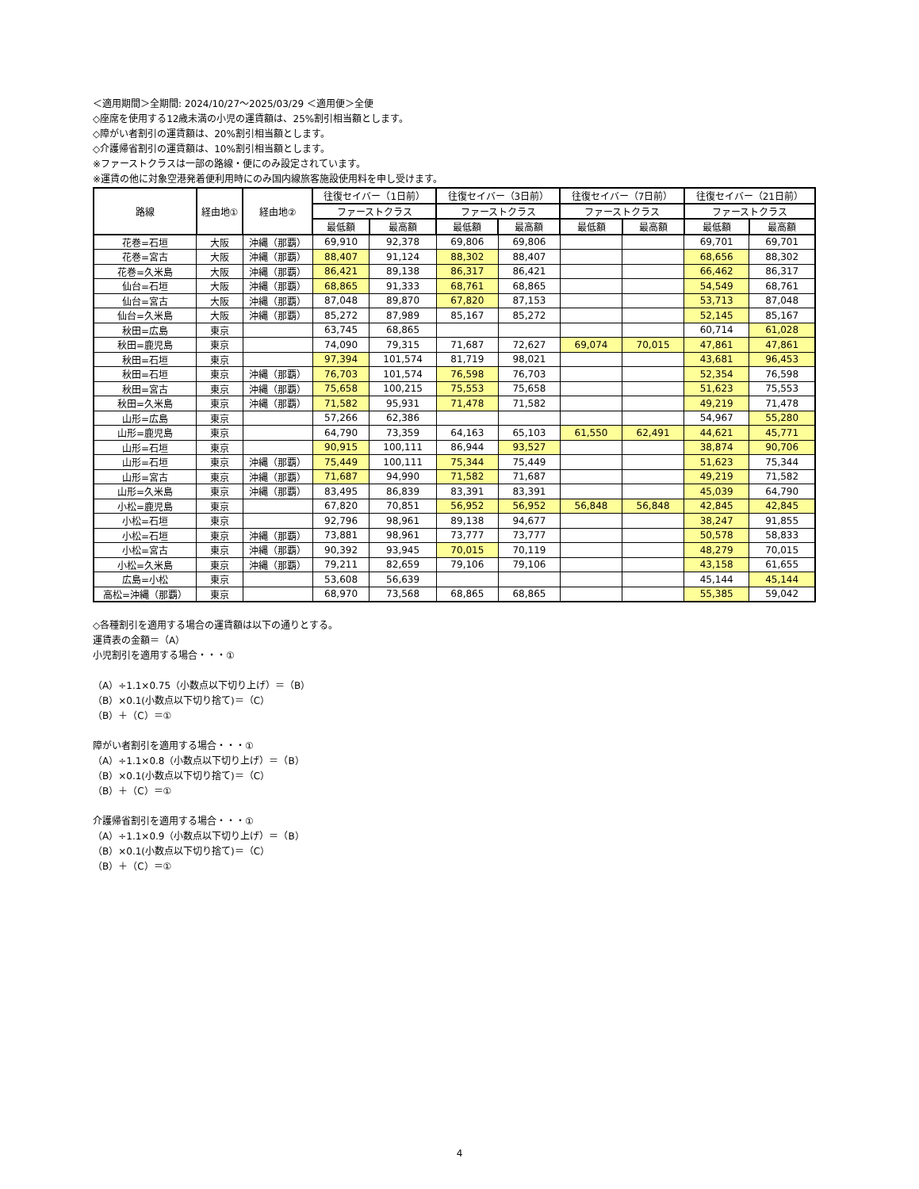＜適用期間＞全期間: 2024/10/27～2025/03/29 ＜適用便＞全便
◇座席を使用する12歳未満の小児の運賃額は、25%割引相当額とします。
◇障がい者割引の運賃額は、20%割引相当額とします。
◇介護帰省割引の運賃額は、10%割引相当額とします。
※ファーストクラスは一部の路線・便にのみ設定されています。
※運賃の他に対象空港発着便利用時にのみ国内線旅客施設使用料を申し受けます。
| 路線 | 経由地① | 経由地② | 往復セイバー（1日前） | | 往復セイバー（3日前） | | 往復セイバー（7日前） | | 往復セイバー（21日前） | |
| --- | --- | --- | --- | --- | --- | --- | --- | --- | --- | --- |
| | | | ファーストクラス | | ファーストクラス | | ファーストクラス | | ファーストクラス | |
| | | | 最低額 | 最高額 | 最低額 | 最高額 | 最低額 | 最高額 | 最低額 | 最高額 |
| 花巻=石垣 | 大阪 | 沖縄（那覇） | 69,910 | 92,378 | 69,806 | 69,806 | | | 69,701 | 69,701 |
| 花巻=宮古 | 大阪 | 沖縄（那覇） | 88,407 | 91,124 | 88,302 | 88,407 | | | 68,656 | 88,302 |
| 花巻=久米島 | 大阪 | 沖縄（那覇） | 86,421 | 89,138 | 86,317 | 86,421 | | | 66,462 | 86,317 |
| 仙台=石垣 | 大阪 | 沖縄（那覇） | 68,865 | 91,333 | 68,761 | 68,865 | | | 54,549 | 68,761 |
| 仙台=宮古 | 大阪 | 沖縄（那覇） | 87,048 | 89,870 | 67,820 | 87,153 | | | 53,713 | 87,048 |
| 仙台=久米島 | 大阪 | 沖縄（那覇） | 85,272 | 87,989 | 85,167 | 85,272 | | | 52,145 | 85,167 |
| 秋田=広島 | 東京 | | 63,745 | 68,865 | | | | | 60,714 | 61,028 |
| 秋田=鹿児島 | 東京 | | 74,090 | 79,315 | 71,687 | 72,627 | 69,074 | 70,015 | 47,861 | 47,861 |
| 秋田=石垣 | 東京 | | 97,394 | 101,574 | 81,719 | 98,021 | | | 43,681 | 96,453 |
| 秋田=石垣 | 東京 | 沖縄（那覇） | 76,703 | 101,574 | 76,598 | 76,703 | | | 52,354 | 76,598 |
| 秋田=宮古 | 東京 | 沖縄（那覇） | 75,658 | 100,215 | 75,553 | 75,658 | | | 51,623 | 75,553 |
| 秋田=久米島 | 東京 | 沖縄（那覇） | 71,582 | 95,931 | 71,478 | 71,582 | | | 49,219 | 71,478 |
| 山形=広島 | 東京 | | 57,266 | 62,386 | | | | | 54,967 | 55,280 |
| 山形=鹿児島 | 東京 | | 64,790 | 73,359 | 64,163 | 65,103 | 61,550 | 62,491 | 44,621 | 45,771 |
| 山形=石垣 | 東京 | | 90,915 | 100,111 | 86,944 | 93,527 | | | 38,874 | 90,706 |
| 山形=石垣 | 東京 | 沖縄（那覇） | 75,449 | 100,111 | 75,344 | 75,449 | | | 51,623 | 75,344 |
| 山形=宮古 | 東京 | 沖縄（那覇） | 71,687 | 94,990 | 71,582 | 71,687 | | | 49,219 | 71,582 |
| 山形=久米島 | 東京 | 沖縄（那覇） | 83,495 | 86,839 | 83,391 | 83,391 | | | 45,039 | 64,790 |
| 小松=鹿児島 | 東京 | | 67,820 | 70,851 | 56,952 | 56,952 | 56,848 | 56,848 | 42,845 | 42,845 |
| 小松=石垣 | 東京 | | 92,796 | 98,961 | 89,138 | 94,677 | | | 38,247 | 91,855 |
| 小松=石垣 | 東京 | 沖縄（那覇） | 73,881 | 98,961 | 73,777 | 73,777 | | | 50,578 | 58,833 |
| 小松=宮古 | 東京 | 沖縄（那覇） | 90,392 | 93,945 | 70,015 | 70,119 | | | 48,279 | 70,015 |
| 小松=久米島 | 東京 | 沖縄（那覇） | 79,211 | 82,659 | 79,106 | 79,106 | | | 43,158 | 61,655 |
| 広島=小松 | 東京 | | 53,608 | 56,639 | | | | | 45,144 | 45,144 |
| 高松=沖縄（那覇） | 東京 | | 68,970 | 73,568 | 68,865 | 68,865 | | | 55,385 | 59,042 |
◇各種割引を適用する場合の運賃額は以下の通りとする。
運賃表の金額＝（A）
小児割引を適用する場合・・・①
（A）÷1.1×0.75（小数点以下切り上げ）＝（B）
（B）×0.1(小数点以下切り捨て)＝（C）
（B）＋（C）＝①
障がい者割引を適用する場合・・・①
（A）÷1.1×0.8（小数点以下切り上げ）＝（B）
（B）×0.1(小数点以下切り捨て)＝（C）
（B）＋（C）＝①
介護帰省割引を適用する場合・・・①
（A）÷1.1×0.9（小数点以下切り上げ）＝（B）
（B）×0.1(小数点以下切り捨て)＝（C）
（B）＋（C）＝①
4